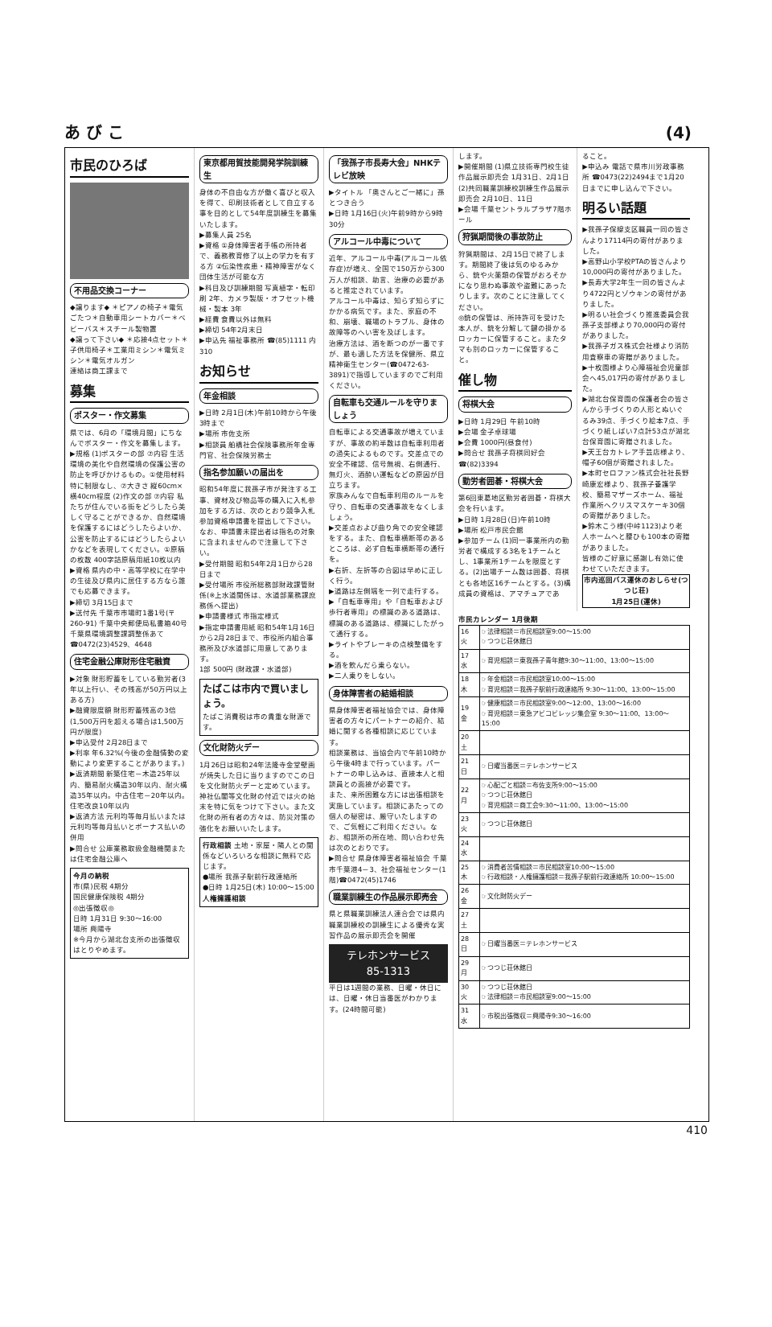あ び こ (4)
市民のひろば
不用品交換コーナー
◆譲ります◆ ＊ピアノの椅子＊電気ごたつ＊自動車用シートカバー＊ベビーバス＊スチール製物置
◆譲って下さい◆ ＊応接4点セット＊子供用椅子＊工業用ミシン＊電気ミシン＊電気オルガン
連絡は商工課まで
募集
ポスター・作文募集
県では、6月の「環境月間」にちなんでポスター・作文を募集します。
▶規格 (1)ポスターの部 ⑦内容 生活環境の美化や自然環境の保護公害の防止を呼びかけるもの。①使用材料 特に制限なし、⑦大きさ 縦60cm×横40cm程度 (2)作文の部 ⑦内容 私たちが住んでいる街をどうしたら美しく守ることができるか、自然環境を保護するにはどうしたらよいか、公害を防止するにはどうしたらよいかなどを表現してください。①原稿の枚数 400字詰原稿用紙10枚以内
▶資格 県内の中・高等学校に在学中の生徒及び県内に居住する方なら誰でも応募できます。
▶締切 3月15日まで
▶送付先 千葉市市場町1番1号(〒260-91) 千葉中央郵便局私書箱40号 千葉県環境調整課調整係あて ☎0472(23)4529、4648
住宅金融公庫財形住宅融資
▶対象 財形貯蓄をしている勤労者(3年以上行い、その残高が50万円以上ある方)
▶融資限度額 財形貯蓄残高の3倍(1,500万円を超える場合は1,500万円が限度)
▶申込受付 2月28日まで
▶利率 年6.32%(今後の金融情勢の変動により変更することがあります。)
▶返済期間 新築住宅－木造25年以内、簡易耐火構造30年以内、耐火構造35年以内。中古住宅－20年以内。住宅改良10年以内
▶返済方法 元利均等毎月払いまたは元利均等毎月払いとボーナス払いの併用
▶問合せ 公庫業務取扱金融機関または住宅金融公庫へ
今月の納税
市(県)民税 4期分
国民健康保険税 4期分
◎出張徴収◎
日時 1月31日 9:30～16:00
場所 興陽寺
※今月から湖北台支所の出張徴収はとりやめます。
東京都用賀技能開発学院訓練生
身体の不自由な方が働く喜びと収入を得て、印刷技術者として自立する事を目的として54年度訓練生を募集いたします。
▶募集人員 25名
▶資格 ①身体障害者手帳の所持者で、義務教育修了以上の学力を有する方 ②伝染性疾患・精神障害がなく団体生活が可能な方
▶科目及び訓練期間 写真植字・転印刷 2年、カメラ製版・オフセット機械・製本 3年
▶経費 食費以外は無料
▶締切 54年2月末日
▶申込先 福祉事務所 ☎(85)1111 内310
お知らせ
年金相談
▶日時 2月1日(木)午前10時から午後3時まで
▶場所 市佐支所
▶相談員 船橋社会保険事務所年金専門官、社会保険労務士
指名参加願いの届出を
昭和54年度に我孫子市が発注する工事、資材及び物品等の購入に入札参加をする方は、次のとおり競争入札参加資格申請書を提出して下さい。なお、申請書未提出者は指名の対象に含まれませんので注意して下さい。
▶受付期間 昭和54年2月1日から28日まで
▶受付場所 市役所総務部財政課管財係(※上水道関係は、水道部業務課庶務係へ提出)
▶申請書様式 市指定様式
▶指定申請書用紙 昭和54年1月16日から2月28日まで、市役所内組合事務所及び水道部に用意してあります。
1部 500円 (財政課・水道部)
たばこは市内で買いましょう。
たばこ消費税は市の貴重な財源です。
文化財防火デー
1月26日は昭和24年法隆寺金堂壁画が焼失した日に当りますのでこの日を文化財防火デーと定めています。神社仏閣等文化財の付近では火の始末を特に気をつけて下さい。また文化財の所有者の方々は、防災対策の強化をお願いいたします。
行政相談 土地・家屋・隣人との関係などいろいろな相談に無料で応じます。
●場所 我孫子駅前行政連絡所
●日時 1月25日(木) 10:00～15:00
人権擁護相談
「我孫子市長寿大会」NHKテレビ放映
▶タイトル 「奥さんとご一緒に」孫とつき合う
▶日時 1月16日(火)午前9時から9時30分
アルコール中毒について
近年、アルコール中毒(アルコール依存症)が増え、全国で150万から300万人が相談、助言、治療の必要があると推定されています。
アルコール中毒は、知らず知らずにかかる病気です。また、家庭の不和、崩壊、職場のトラブル、身体の故障等のへい害を及ぼします。
治療方法は、酒を断つのが一番ですが、最も適した方法を保健所、県立精神衛生センター(☎0472-63-3891)で指導していますのでご利用ください。
自転車も交通ルールを守りましょう
自転車による交通事故が増えていますが、事故の約半数は自転車利用者の過失によるものです。交差点での安全不確認、信号無視、右側通行、無灯火、酒酔い運転などの原因が目立ちます。
家族みんなで自転車利用のルールを守り、自転車の交通事故をなくしましょう。
▶交差点および曲り角での安全確認をする。また、自転車横断帯のあるところは、必ず自転車横断帯の通行を。
▶右折、左折等の合図は早めに正しく行う。
▶道路は左側端を一列で走行する。
▶「自転車専用」や「自転車および歩行者専用」の標識のある道路は、標識のある道路は、標識にしたがって通行する。
▶ライトやブレーキの点検整備をする。
▶酒を飲んだら乗らない。
▶二人乗りをしない。
身体障害者の結婚相談
県身体障害者福祉協会では、身体障害者の方々にパートナーの紹介、結婚に関する各種相談に応じています。
相談業務は、当協会内で午前10時から午後4時まで行っています。パートナーの申し込みは、直接本人と相談員との面接が必要です。
また、来所困難な方には出張相談を実施しています。相談にあたっての個人の秘密は、厳守いたしますので、ご気軽にご利用ください。なお、相談所の所在地、問い合わせ先は次のとおりです。
▶問合せ 県身体障害者福祉協会 千葉市千葉港4－3、社会福祉センター(1階)☎0472(45)1746
職業訓練生の作品展示即売会
県と県職業訓練法人連合会では県内職業訓練校の訓練生による優秀な実習作品の展示即売会を開催
テレホンサービス
85-1313
平日は1週間の業務、日曜・休日には、日曜・休日当番医がわかります。(24時間可能)
します。
▶開催期間 (1)県立技術専門校生徒作品展示即売会 1月31日、2月1日 (2)共同職業訓練校訓練生作品展示即売会 2月10日、11日
▶会場 千葉セントラルプラザ7階ホール
狩猟期間後の事故防止
狩猟期間は、2月15日で終了します。期間終了後は気のゆるみから、銃や火薬類の保管がおろそかになり思わぬ事故や盗難にあったりします。次のことに注意してください。
◎銃の保管は、所持許可を受けた本人が、銃を分解して鍵の掛かるロッカーに保管すること。またタマも別のロッカーに保管すること。
催し物
将棋大会
▶日時 1月29日 午前10時
▶会場 金子卓球場
▶会費 1000円(昼食付)
▶問合せ 我孫子将棋同好会 ☎(82)3394
勤労者囲碁・将棋大会
第6回東葛地区勤労者囲碁・将棋大会を行います。
▶日時 1月28日(日)午前10時
▶場所 松戸市民会館
▶参加チーム (1)同一事業所内の勤労者で構成する3名を1チームとし、1事業所1チームを限度とする。(2)出場チーム数は囲碁、将棋とも各地区16チームとする。(3)構成員の資格は、アマチュアであ
ること。
▶申込み 電話で県市川労政事務所 ☎0473(22)2494まで1月20日までに申し込んで下さい。
明るい話題
▶我孫子保線支区職員一同の皆さんより17114円の寄付がありました。
▶高野山小学校PTAの皆さんより10,000円の寄付がありました。
▶長寿大学2年生一同の皆さんより4722円とゾウキンの寄付がありました。
▶明るい社会づくり推進委員会我孫子支部様より70,000円の寄付がありました。
▶我孫子ガス株式会社様より消防用査察車の寄贈がありました。
▶十枚園様より心障福祉会児童部会へ45,017円の寄付がありました。
▶湖北台保育園の保護者会の皆さんから手づくりの人形とぬいぐるみ39点、手づくり絵本7点、手づくり紙しばい7点計53点が湖北台保育園に寄贈されました。
▶天王台カトレア手芸店様より、帽子60個が寄贈されました。
▶本町セロファン株式会社社長野崎康宏様より、我孫子養護学校、簡易マザーズホーム、福祉作業所へクリスマスケーキ30個の寄贈がありました。
▶鈴木こう様(中峠1123)より老人ホームへと腰ひも100本の寄贈がありました。
皆様のご好意に感謝し有効に使わせていただきます。
市内巡回バス運休のおしらせ(つつじ荘)
1月25日(運休)
市民カレンダー 1月後期
| 16 火 | ☞法律相談＝市民相談室9:00～15:00 ☞つつじ荘休館日 |
| 17 水 | ☞育児相談＝東我孫子青年館9:30～11:00、13:00～15:00 |
| 18 木 | ☞年金相談＝市民相談室10:00～15:00 ☞育児相談＝我孫子駅前行政連絡所 9:30～11:00、13:00～15:00 |
| 19 金 | ☞健康相談＝市民相談室9:00～12:00、13:00～16:00 ☞育児相談＝東急アビコビレッジ集会室 9:30～11:00、13:00～15:00 |
| 20 土 | |
| 21 日 | ☞日曜当番医＝テレホンサービス |
| 22 月 | ☞心配ごと相談＝布佐支所9:00～15:00 ☞つつじ荘休館日 ☞育児相談＝商工会9:30～11:00、13:00～15:00 |
| 23 火 | ☞つつじ荘休館日 |
| 24 水 | |
| 25 木 | ☞消費者苦情相談＝市民相談室10:00～15:00 ☞行政相談・人権擁護相談＝我孫子駅前行政連絡所 10:00～15:00 |
| 26 金 | ☞文化財防火デー |
| 27 土 | |
| 28 日 | ☞日曜当番医＝テレホンサービス |
| 29 月 | ☞つつじ荘休館日 |
| 30 火 | ☞つつじ荘休館日 ☞法律相談＝市民相談室9:00～15:00 |
| 31 水 | ☞市税出張徴収＝興陽寺9:30～16:00 |
410